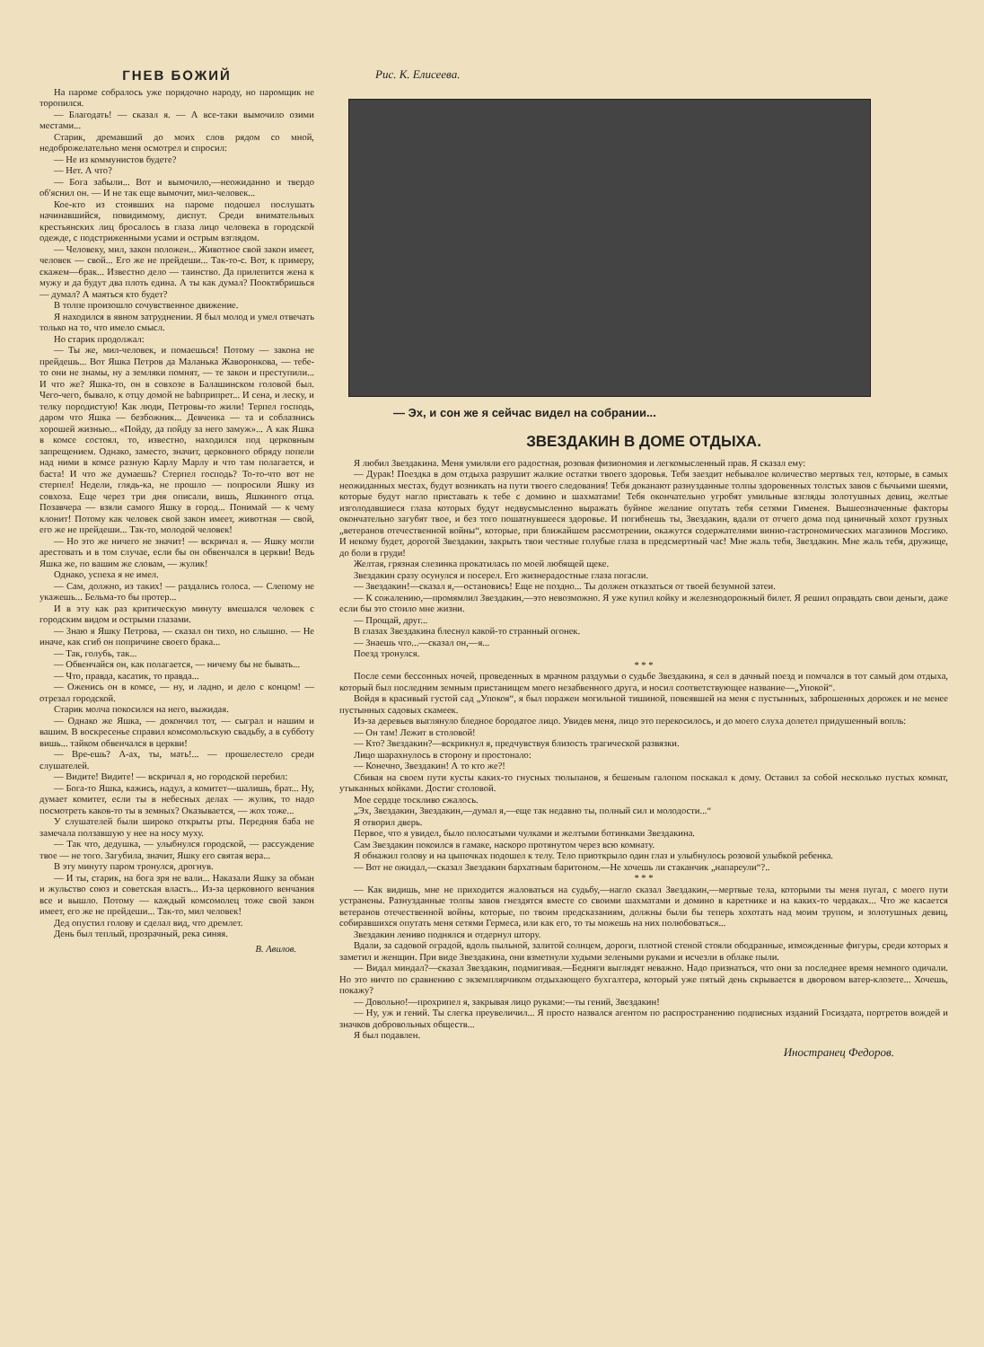ГНЕВ БОЖИЙ
На пароме собралось уже порядочно народу, но паромщик не торопился.
— Благодать! — сказал я. — А все-таки вымочило озими местами...
Старик, дремавший до моих слов рядом со мной, недоброжелательно меня осмотрел и спросил:
— Не из коммунистов будете?
— Нет. А что?
— Бога забыли... Вот и вымочило,—неожиданно и твердо об'яснил он. — И не так еще вымочит, мил-человек...
Кое-кто из стоявших на пароме подошел послушать начинавшийся, повидимому, диспут. Среди внимательных крестьянских лиц бросалось в глаза лицо человека в городской одежде, с подстриженными усами и острым взглядом.
— Человеку, мил, закон положен... Животное свой закон имеет, человек — свой... Его же не прейдеши... Так-то-с. Вот, к примеру, скажем—брак... Известно дело — таинство. Да прилепится жена к мужу и да будут два плоть едина. А ты как думал? Пооктябришься — думал? А маяться кто будет?
В толпе произошло сочувственное движение.
Я находился в явном затруднении. Я был молод и умел отвечать только на то, что имело смысл.
Но старик продолжал:
— Ты же, мил-человек, и помаешься! Потому — закона не прейдешь... Вот Яшка Петров да Маланька Жаворонкова, — тебе-то они не знамы, ну а земляки помнят, — те закон и преступили... И что же? Яшка-то, он в совхозе в Балашинском головой был. Чего-чего, бывало, к отцу домой не babприпрет... И сена, и леску, и телку породистую! Как люди, Петровы-то жили! Терпел господь, даром что Яшка — безбожник... Девченка — та и соблазнись хорошей жизнью... «Пойду, да пойду за него замуж»... А как Яшка в комсе состоял, то, известно, находился под церковным запрещением. Однако, заместо, значит, церковного обряду попели над ними в комсе разную Карлу Марлу и что там полагается, и баста! И что же думаешь? Стерпел господь? То-то-что вот не стерпел! Недели, глядь-ка, не прошло — попросили Яшку из совхоза. Еще через три дня описали, вишь, Яшкиного отца. Позавчера — взяли самого Яшку в город... Понимай — к чему клонит! Потому как человек свой закон имеет, животная — свой, его же не прейдеши... Так-то, молодой человек!
— Но это же ничего не значит! — вскричал я. — Яшку могли арестовать и в том случае, если бы он обвенчался в церкви! Ведь Яшка же, по вашим же словам, — жулик!
Однако, успеха я не имел.
— Сам, должно, из таких! — раздались голоса. — Слепому не укажешь... Бельма-то бы протер...
И в эту как раз критическую минуту вмешался человек с городским видом и острыми глазами.
— Знаю я Яшку Петрова, — сказал он тихо, но слышно. — Не иначе, как сгиб он попричине своего брака...
— Так, голубь, так...
— Обвенчайся он, как полагается, — ничему бы не бывать...
— Что, правда, касатик, то правда...
— Оженись он в комсе, — ну, и ладно, и дело с концом! — отрезал городской.
Старик молча покосился на него, выжидая.
— Однако же Яшка, — докончил тот, — сыграл и нашим и вашим. В воскресенье справил комсомольскую свадьбу, а в субботу вишь... тайком обвенчался в церкви!
— Вре-ешь? А-ах, ты, мать!... — прошелестело среди слушателей.
— Видите! Видите! — вскричал я, но городской перебил:
— Бога-то Яшка, кажись, надул, а комитет—шалишь, брат... Ну, думает комитет, если ты в небесных делах — жулик, то надо посмотреть каков-то ты в земных? Оказывается, — жох тоже...
У слушателей были широко открыты рты. Передняя баба не замечала ползавшую у нее на носу муху.
— Так что, дедушка, — улыбнулся городской, — рассуждение твое — не того. Загубила, значит, Яшку его святая вера...
В эту минуту паром тронулся, дрогнув.
— И ты, старик, на бога зря не вали... Наказали Яшку за обман и жульство союз и советская власть... Из-за церковного венчания все и вышло. Потому — каждый комсомолец тоже свой закон имеет, его же не прейдеши... Так-то, мил человек!
Дед опустил голову и сделал вид, что дремлет.
День был теплый, прозрачный, река синяя.
В. Авилов.
Рис. К. Елисеева.
— Эх, и сон же я сейчас видел на собрании...
ЗВЕЗДАКИН В ДОМЕ ОТДЫХА.
Я любил Звездакина. Меня умиляли его радостная, розовая физиономия и легкомысленный прав. Я сказал ему:
— Дурак! Поездка в дом отдыха разрушит жалкие остатки твоего здоровья. Тебя заездит небывалое количество мертвых тел, которые, в самых неожиданных местах, будут возникать на пути твоего следования! Тебя доканают разнузданные толпы здоровенных толстых завов с бычьими шеями, которые будут нагло приставать к тебе с домино и шахматами! Тебя окончательно угробят умильные взгляды золотушных девиц, желтые изголодавшиеся глаза которых будут недвусмысленно выражать буйное желание опутать тебя сетями Гименея. Вышеозначенные факторы окончательно загубят твое, и без того пошатнувшееся здоровье. И погибнешь ты, Звездакин, вдали от отчего дома под циничный хохот грузных „ветеранов отечественной войны“, которые, при ближайшем рассмотрении, окажутся содержателями винно-гастрономических магазинов Мосгико. И некому будет, дорогой Звездакин, закрыть твои честные голубые глаза в предсмертный час! Мне жаль тебя, Звездакин. Мне жаль тебя, дружище, до боли в груди!
Желтая, грязная слезинка прокатилась по моей любящей щеке.
Звездакин сразу осунулся и посерел. Его жизнерадостные глаза погасли.
— Звездакин!—сказал я,—остановись! Еще не поздно... Ты должен отказаться от твоей безумной затеи.
— К сожалению,—промямлил Звездакин,—это невозможно. Я уже купил койку и железнодорожный билет. Я решил оправдать свои деньги, даже если бы это стоило мне жизни.
— Прощай, друг...
В глазах Звездакина блеснул какой-то странный огонек.
— Знаешь что...—сказал он,—я...
Поезд тронулся.
* * *
После семи бессонных ночей, проведенных в мрачном раздумьи о судьбе Звездакина, я сел в дачный поезд и помчался в тот самый дом отдыха, который был последним земным пристанищем моего незабвенного друга, и носил соответствующее название—„Упокой“.
Войдя в красивый густой сад „Упокоя“, я был поражен могильной тишиной, повеявшей на меня с пустынных, заброшенных дорожек и не менее пустынных садовых скамеек.
Из-за деревьев выглянуло бледное бородатое лицо. Увидев меня, лицо это перекосилось, и до моего слуха долетел придушенный вопль:
— Он там! Лежит в столовой!
— Кто? Звездакин?—вскрикнул я, предчувствуя близость трагической развязки.
Лицо шарахнулось в сторону и простонало:
— Конечно, Звездакин! А то кто же?!
Сбивая на своем пути кусты каких-то гнусных тюльпанов, я бешеным галопом поскакал к дому. Оставил за собой несколько пустых комнат, утыканных койками. Достиг столовой.
Мое сердце тоскливо сжалось.
„Эх, Звездакин, Звездакин,—думал я,—еще так недавно ты, полный сил и молодости...“
Я отворил дверь.
Первое, что я увидел, было полосатыми чулками и желтыми ботинками Звездакина.
Сам Звездакин покоился в гамаке, наскоро протянутом через всю комнату.
Я обнажил голову и на цыпочках подошел к телу. Тело приоткрыло один глаз и улыбнулось розовой улыбкой ребенка.
— Вот не ожидал,—сказал Звездакин бархатным баритоном.—Не хочешь ли стаканчик „напареули“?..
* * *
— Как видишь, мне не приходится жаловаться на судьбу,—нагло сказал Звездакин,—мертвые тела, которыми ты меня пугал, с моего пути устранены. Разнузданные толпы завов гнездятся вместе со своими шахматами и домино в каретнике и на каких-то чердаках... Что же касается ветеранов отечественной войны, которые, по твоим предсказаниям, должны были бы теперь хохотать над моим трупом, и золотушных девиц, собиравшихся опутать меня сетями Гермеса, или как его, то ты можешь на них полюбоваться...
Звездакин лениво поднялся и отдернул штору.
Вдали, за садовой оградой, вдоль пыльной, залитой солнцем, дороги, плотной стеной стояли ободранные, изможденные фигуры, среди которых я заметил и женщин. При виде Звездакина, они взметнули худыми зелеными руками и исчезли в облаке пыли.
— Видал миндал?—сказал Звездакин, подмигивая.—Бедняги выглядят неважно. Надо признаться, что они за последнее время немного одичали. Но это ничто по сравнению с экземплярчиком отдыхающего бухгалтера, который уже пятый день скрывается в дворовом ватер-клозете... Хочешь, покажу?
— Довольно!—прохрипел я, закрывая лицо руками:—ты гений, Звездакин!
— Ну, уж и гений. Ты слегка преувеличил... Я просто назвался агентом по распространению подписных изданий Госиздата, портретов вождей и значков добровольных обществ...
Я был подавлен.
Иностранец Федоров.